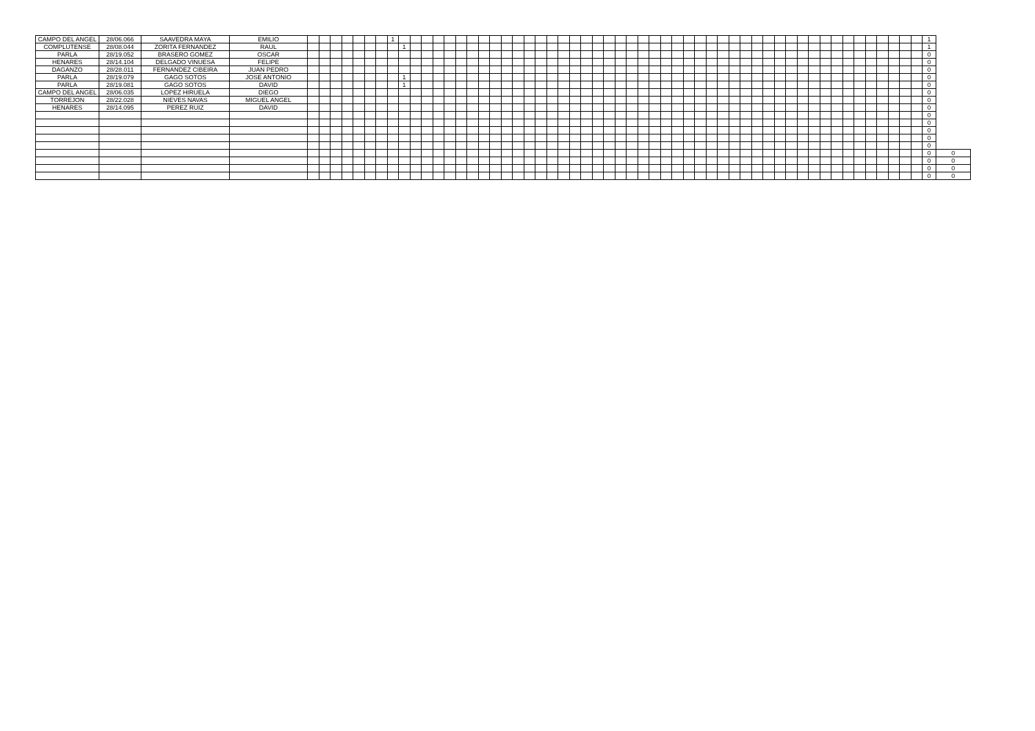| CAMPO DEL ANGEL | 28/06.066 | SAAVEDRA MAYA | EMILIO | | | | | | | | 1 | | | | | | | | | | | | | | | | | | | | | | | | | | | | | | | | | | | | | | | | | | | | | | | 1 | |
| COMPLUTENSE | 28/08.044 | ZORITA FERNANDEZ | RAUL | | | | | | | | | 1 | | | | | | | | | | | | | | | | | | | | | | | | | | | | | | | | | | | | | | | | | | | | | | 1 | |
| PARLA | 28/19.052 | BRASERO GOMEZ | OSCAR | | | | | | | | | | | | | | | | | | | | | | | | | | | | | | | | | | | | | | | | | | | | | | | | | | | | | | | 0 | |
| HENARES | 28/14.104 | DELGADO VINUESA | FELIPE | | | | | | | | | | | | | | | | | | | | | | | | | | | | | | | | | | | | | | | | | | | | | | | | | | | | | | | 0 | |
| DAGANZO | 28/28.011 | FERNANDEZ CIBEIRA | JUAN PEDRO | | | | | | | | | | | | | | | | | | | | | | | | | | | | | | | | | | | | | | | | | | | | | | | | | | | | | | | 0 | |
| PARLA | 28/19.079 | GAGO SOTOS | JOSE ANTONIO | | | | | | | | | 1 | | | | | | | | | | | | | | | | | | | | | | | | | | | | | | | | | | | | | | | | | | | | | | 0 | |
| PARLA | 28/19.081 | GAGO SOTOS | DAVID | | | | | | | | | 1 | | | | | | | | | | | | | | | | | | | | | | | | | | | | | | | | | | | | | | | | | | | | | | 0 | |
| CAMPO DEL ANGEL | 28/06.035 | LOPEZ HIRUELA | DIEGO | | | | | | | | | | | | | | | | | | | | | | | | | | | | | | | | | | | | | | | | | | | | | | | | | | | | | | | 0 | |
| TORREJON | 28/22.028 | NIEVES NAVAS | MIGUEL ANGEL | | | | | | | | | | | | | | | | | | | | | | | | | | | | | | | | | | | | | | | | | | | | | | | | | | | | | | | 0 | |
| HENARES | 28/14.095 | PEREZ RUIZ | DAVID | | | | | | | | | | | | | | | | | | | | | | | | | | | | | | | | | | | | | | | | | | | | | | | | | | | | | | | 0 | |
| | | | | | | | | | | | | | | | | | | | | | | | | | | | | | | | | | | | | | | | | | | | | | | | | | | | | | | | | | | 0 | |
| | | | | | | | | | | | | | | | | | | | | | | | | | | | | | | | | | | | | | | | | | | | | | | | | | | | | | | | | | | 0 | |
| | | | | | | | | | | | | | | | | | | | | | | | | | | | | | | | | | | | | | | | | | | | | | | | | | | | | | | | | | | 0 | |
| | | | | | | | | | | | | | | | | | | | | | | | | | | | | | | | | | | | | | | | | | | | | | | | | | | | | | | | | | | 0 | |
| | | | | | | | | | | | | | | | | | | | | | | | | | | | | | | | | | | | | | | | | | | | | | | | | | | | | | | | | | | 0 | |
| | | | | | | | | | | | | | | | | | | | | | | | | | | | | | | | | | | | | | | | | | | | | | | | | | | | | | | | | | | 0 | 0 |
| | | | | | | | | | | | | | | | | | | | | | | | | | | | | | | | | | | | | | | | | | | | | | | | | | | | | | | | | | | 0 | 0 |
| | | | | | | | | | | | | | | | | | | | | | | | | | | | | | | | | | | | | | | | | | | | | | | | | | | | | | | | | | | 0 | 0 |
| | | | | | | | | | | | | | | | | | | | | | | | | | | | | | | | | | | | | | | | | | | | | | | | | | | | | | | | | | | 0 | 0 |